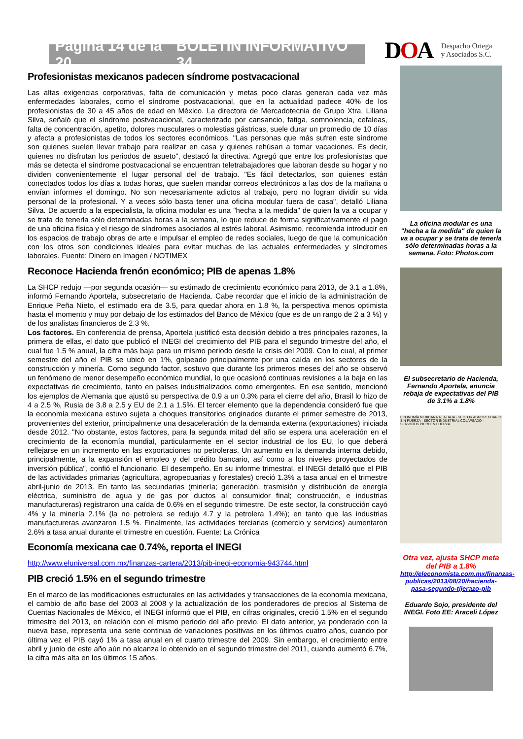Página 14 de la 20 BOLETÍN INFORMATIVO 34
D OA Despacho Ortega
y Asociados S.C.
Profesionistas mexicanos padecen síndrome postvacacional
Las altas exigencias corporativas, falta de comunicación y metas poco claras generan cada vez más enfermedades laborales, como el síndrome postvacacional, que en la actualidad padece 40% de los profesionistas de 30 a 45 años de edad en México. La directora de Mercadotecnia de Grupo Xtra, Liliana Silva, señaló que el síndrome postvacacional, caracterizado por cansancio, fatiga, somnolencia, cefaleas, falta de concentración, apetito, dolores musculares o molestias gástricas, suele durar un promedio de 10 días y afecta a profesionistas de todos los sectores económicos. "Las personas que más sufren este síndrome son quienes suelen llevar trabajo para realizar en casa y quienes rehúsan a tomar vacaciones. Es decir, quienes no disfrutan los periodos de asueto", destacó la directiva. Agregó que entre los profesionistas que más se detecta el síndrome postvacacional se encuentran teletrabajadores que laboran desde su hogar y no dividen convenientemente el lugar personal del de trabajo. "Es fácil detectarlos, son quienes están conectados todos los días a todas horas, que suelen mandar correos electrónicos a las dos de la mañana o envían informes el domingo. No son necesariamente adictos al trabajo, pero no logran dividir su vida personal de la profesional. Y a veces sólo basta tener una oficina modular fuera de casa", detalló Liliana Silva. De acuerdo a la especialista, la oficina modular es una "hecha a la medida" de quien la va a ocupar y se trata de tenerla sólo determinadas horas a la semana, lo que reduce de forma significativamente el pago de una oficina física y el riesgo de síndromes asociados al estrés laboral. Asimismo, recomienda introducir en los espacios de trabajo obras de arte e impulsar el empleo de redes sociales, luego de que la comunicación con los otros son condiciones ideales para evitar muchas de las actuales enfermedades y síndromes laborales. Fuente: Dinero en Imagen / NOTIMEX
Reconoce Hacienda frenón económico; PIB de apenas 1.8%
La SHCP redujo —por segunda ocasión— su estimado de crecimiento económico para 2013, de 3.1 a 1.8%, informó Fernando Aportela, subsecretario de Hacienda. Cabe recordar que el inicio de la administración de Enrique Peña Nieto, el estimado era de 3.5, para quedar ahora en 1.8 %, la perspectiva menos optimista hasta el momento y muy por debajo de los estimados del Banco de México (que es de un rango de 2 a 3 %) y de los analistas financieros de 2.3 %.
Los factores. En conferencia de prensa, Aportela justificó esta decisión debido a tres principales razones, la primera de ellas, el dato que publicó el INEGI del crecimiento del PIB para el segundo trimestre del año, el cual fue 1.5 % anual, la cifra más baja para un mismo periodo desde la crisis del 2009. Con lo cual, al primer semestre del año el PIB se ubicó en 1%, golpeado principalmente por una caída en los sectores de la construcción y minería. Como segundo factor, sostuvo que durante los primeros meses del año se observó un fenómeno de menor desempeño económico mundial, lo que ocasionó continuas revisiones a la baja en las expectativas de crecimiento, tanto en países industrializados como emergentes. En ese sentido, mencionó los ejemplos de Alemania que ajustó su perspectiva de 0.9 a un 0.3% para el cierre del año, Brasil lo hizo de 4 a 2.5 %, Rusia de 3.8 a 2.5 y EU de 2.1 a 1.5%. El tercer elemento que la dependencia consideró fue que la economía mexicana estuvo sujeta a choques transitorios originados durante el primer semestre de 2013, provenientes del exterior, principalmente una desaceleración de la demanda externa (exportaciones) iniciada desde 2012. "No obstante, estos factores, para la segunda mitad del año se espera una aceleración en el crecimiento de la economía mundial, particularmente en el sector industrial de los EU, lo que deberá reflejarse en un incremento en las exportaciones no petroleras. Un aumento en la demanda interna debido, principalmente, a la expansión el empleo y del crédito bancario, así como a los niveles proyectados de inversión pública", confió el funcionario. El desempeño. En su informe trimestral, el INEGI detalló que el PIB de las actividades primarias (agricultura, agropecuarias y forestales) creció 1.3% a tasa anual en el trimestre abril-junio de 2013. En tanto las secundarias (minería; generación, trasmisión y distribución de energía eléctrica, suministro de agua y de gas por ductos al consumidor final; construcción, e industrias manufactureras) registraron una caída de 0.6% en el segundo trimestre. De este sector, la construcción cayó 4% y la minería 2.1% (la no petrolera se redujo 4.7 y la petrolera 1.4%); en tanto que las industrias manufactureras avanzaron 1.5 %. Finalmente, las actividades terciarias (comercio y servicios) aumentaron 2.6% a tasa anual durante el trimestre en cuestión. Fuente: La Crónica
Economía mexicana cae 0.74%, reporta el INEGI
http://www.eluniversal.com.mx/finanzas-cartera/2013/pib-inegi-economia-943744.html
PIB creció 1.5% en el segundo trimestre
En el marco de las modificaciones estructurales en las actividades y transacciones de la economía mexicana, el cambio de año base del 2003 al 2008 y la actualización de los ponderadores de precios al Sistema de Cuentas Nacionales de México, el INEGI informó que el PIB, en cifras originales, creció 1.5% en el segundo trimestre del 2013, en relación con el mismo periodo del año previo. El dato anterior, ya ponderado con la nueva base, representa una serie continua de variaciones positivas en los últimos cuatro años, cuando por última vez el PIB cayó 1% a tasa anual en el cuarto trimestre del 2009. Sin embargo, el crecimiento entre abril y junio de este año aún no alcanza lo obtenido en el segundo trimestre del 2011, cuando aumentó 6.7%, la cifra más alta en los últimos 15 años.
La oficina modular es una "hecha a la medida" de quien la va a ocupar y se trata de tenerla sólo determinadas horas a la semana. Foto: Photos.com
El subsecretario de Hacienda, Fernando Aportela, anuncia rebaja de expectativas del PIB de 3.1% a 1.8%
ECONOMÍA MEXICANA A LA BAJA · SECTOR AGROPECUARIO SIN FUERZA · SECTOR INDUSTRIAL COLAPSADO · SERVICIOS PIERDEN FUERZA
Otra vez, ajusta SHCP meta del PIB a 1.8%
http://eleconomista.com.mx/finanzas-publicas/2013/08/20/hacienda-pasa-segundo-tijerazo-pib
Eduardo Sojo, presidente del INEGI. Foto EE: Araceli López